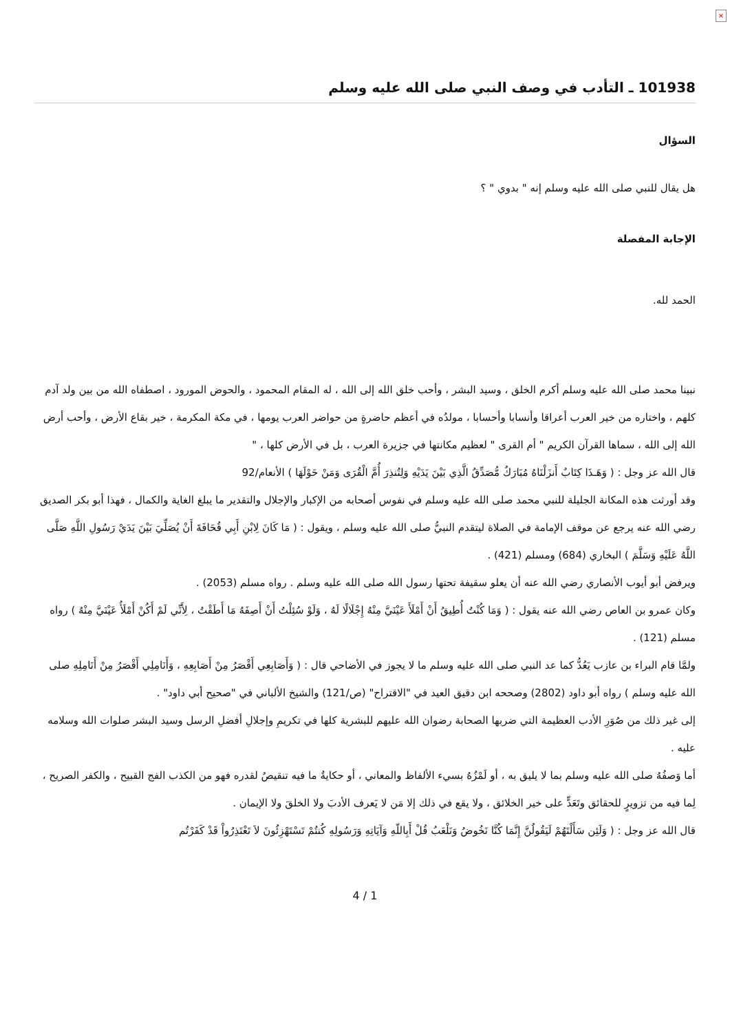×
101938 ـ التأدب في وصف النبي صلى الله عليه وسلم
السؤال
هل يقال للنبي صلى الله عليه وسلم إنه " بدوي " ؟
الإجابة المفصلة
الحمد لله.
نبينا محمد صلى الله عليه وسلم أكرم الخلق ، وسيد البشر ، وأحب خلق الله إلى الله ، له المقام المحمود ، والحوض المورود ، اصطفاه الله من بين ولد آدم كلهم ، واختاره من خير العرب أعراقا وأنسابا وأحسابا ، مولدُه في أعظم حاضرةٍ من حواضر العرب يومها ، في مكة المكرمة ، خير بقاع الأرض ، وأحب أرض الله إلى الله ، سماها القرآن الكريم " أم القرى " لعظيم مكانتها في جزيرة العرب ، بل في الأرض كلها ، "
قال الله عز وجل : ( وَهَـذَا كِتَابٌ أَنزَلْنَاهُ مُبَارَكٌ مُّصَدِّقُ الَّذِي بَيْنَ يَدَيْهِ وَلِتُنذِرَ أُمَّ الْقُرَى وَمَنْ حَوْلَهَا ) الأنعام/92
وقد أورثت هذه المكانة الجليلة للنبي محمد صلى الله عليه وسلم في نفوس أصحابه من الإكبار والإجلال والتقدير ما يبلغ الغاية والكمال ، فهذا أبو بكر الصديق رضي الله عنه يرجع عن موقف الإمامة في الصلاة ليتقدم النبيُّ صلى الله عليه وسلم ، ويقول : ( مَا كَانَ لِابْنِ أَبِي قُحَافَةَ أَنْ يُصَلِّيَ بَيْنَ يَدَيْ رَسُولِ اللَّهِ صَلَّى اللَّهُ عَلَيْهِ وَسَلَّمَ ) البخاري (684) ومسلم (421) .
ويرفض أبو أيوب الأنصاري رضي الله عنه أن يعلو سقيفة تحتها رسول الله صلى الله عليه وسلم . رواه مسلم (2053) .
وكان عمرو بن العاص رضي الله عنه يقول : ( وَمَا كُنْتُ أُطِيقُ أَنْ أَمْلَأَ عَيْنَيَّ مِنْهُ إِجْلَالًا لَهُ ، وَلَوْ سُئِلْتُ أَنْ أَصِفَهُ مَا أَطَقْتُ ، لِأَنِّي لَمْ أَكُنْ أَمْلَأُ عَيْنَيَّ مِنْهُ ) رواه مسلم (121) .
ولمَّا قام البراء بن عازب يَعُدُّ كما عد النبي صلى الله عليه وسلم ما لا يجوز في الأضاحي قال : ( وَأَصَابِعِي أَقْصَرُ مِنْ أَصَابِعِهِ ، وَأَنَامِلِي أَقْصَرُ مِنْ أَنَامِلِهِ صلى الله عليه وسلم ) رواه أبو داود (2802) وصححه ابن دقيق العيد في "الاقتراح" (ص/121) والشيخ الألباني في "صحيح أبي داود" .
إلى غير ذلك من صُوَرِ الأدب العظيمة التي ضربها الصحابة رضوان الله عليهم للبشرية كلها في تكريمِ وإجلالِ أفضلِ الرسل وسيد البشر صلوات الله وسلامه عليه .
أما وَصفُهُ صلى الله عليه وسلم بما لا يليق به ، أو لَمْزُهُ بسيء الألفاظ والمعاني ، أو حكايةُ ما فيه تنقيصٌ لقدره فهو من الكذب الفج القبيح ، والكفر الصريح ، لِما فيه من تزويرٍ للحقائق وتَعَدٍّ على خير الخلائق ، ولا يقع في ذلك إلا مَن لا يَعرف الأدبَ ولا الخلقَ ولا الإيمان .
قال الله عز وجل : ( وَلَئِن سَأَلْتَهُمْ لَيَقُولُنَّ إِنَّمَا كُنَّا نَخُوضُ وَنَلْعَبُ قُلْ أَبِاللّهِ وَآيَاتِهِ وَرَسُولِهِ كُنتُمْ تَسْتَهْزِئُونَ لاَ تَعْتَذِرُواْ قَدْ كَفَرْتُم
4 / 1